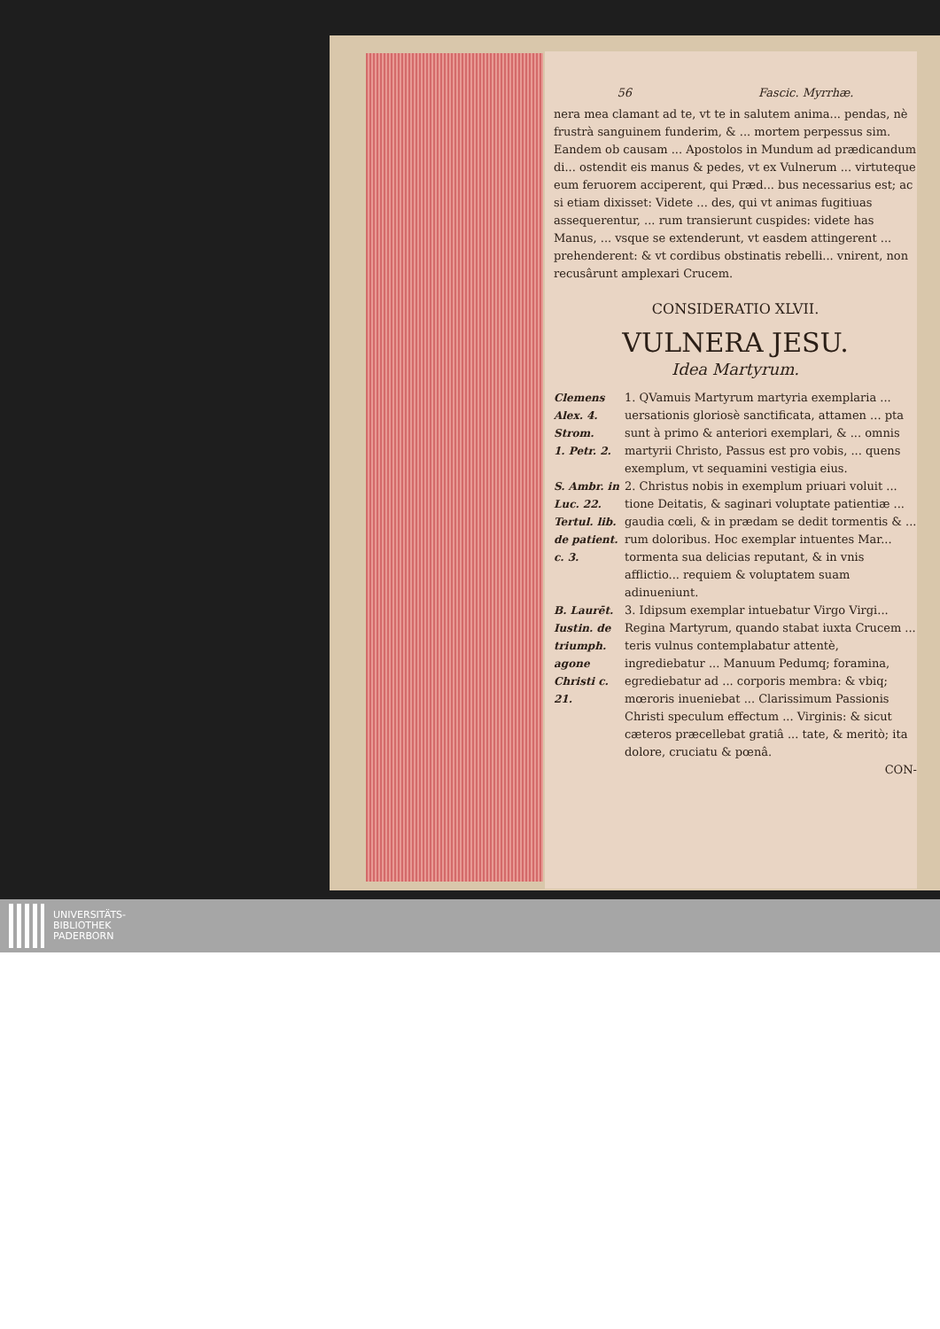56 Fascic. Myrrhæ.
nera mea clamant ad te, vt te in salutem anima... pendas, nè frustrà sanguinem funderim, & ... mortem perpessus sim. Eandem ob causam ... Apostolos in Mundum ad prædicandum di... ostendit eis manus & pedes, vt ex Vulnerum ... virtuteque eum feruorem acciperent, qui Præd... bus necessarius est; ac si etiam dixisset: Videte ... des, qui vt animas fugitiuas assequerentur, ... rum transierunt cuspides: videte has Manus, ... vsque se extenderunt, vt easdem attingerent ... prehenderent: & vt cordibus obstinatis rebelli... vnirent, non recusârunt amplexari Crucem.
CONSIDERATIO XLVII.
VULNERA JESU.
Idea Martyrum.
Clemens Alex. 4. Strom.
1. Petr. 2.
1. QVamuis Martyrum martyria exemplaria ... uersationis gloriosè sanctificata, attamen ... pta sunt à primo & anteriori exemplari, & ... omnis martyrii Christo, Passus est pro vobis, ... quens exemplum, vt sequamini vestigia eius.
S. Ambr. in Luc. 22.
Tertul. lib. de patient. c. 3.
2. Christus nobis in exemplum priuari voluit ... tione Deitatis, & saginari voluptate patientiæ ... gaudia cœli, & in prædam se dedit tormentis & ... rum doloribus. Hoc exemplar intuentes Mar... tormenta sua delicias reputant, & in vnis afflictio... requiem & voluptatem suam adinueniunt.
B. Laurēt. Iustin. de triumph. agone Christi c. 21.
3. Idipsum exemplar intuebatur Virgo Virgi... Regina Martyrum, quando stabat iuxta Crucem ... teris vulnus contemplabatur attentè, ingrediebatur ... Manuum Pedumq; foramina, egrediebatur ad ... corporis membra: & vbiq; mœroris inueniebat ... Clarissimum Passionis Christi speculum effectum ... Virginis: & sicut cæteros præcellebat gratiâ ... tate, & meritò; ita dolore, cruciatu & pœnâ.
CON-
UNIVERSITÄTS-
BIBLIOTHEK
PADERBORN